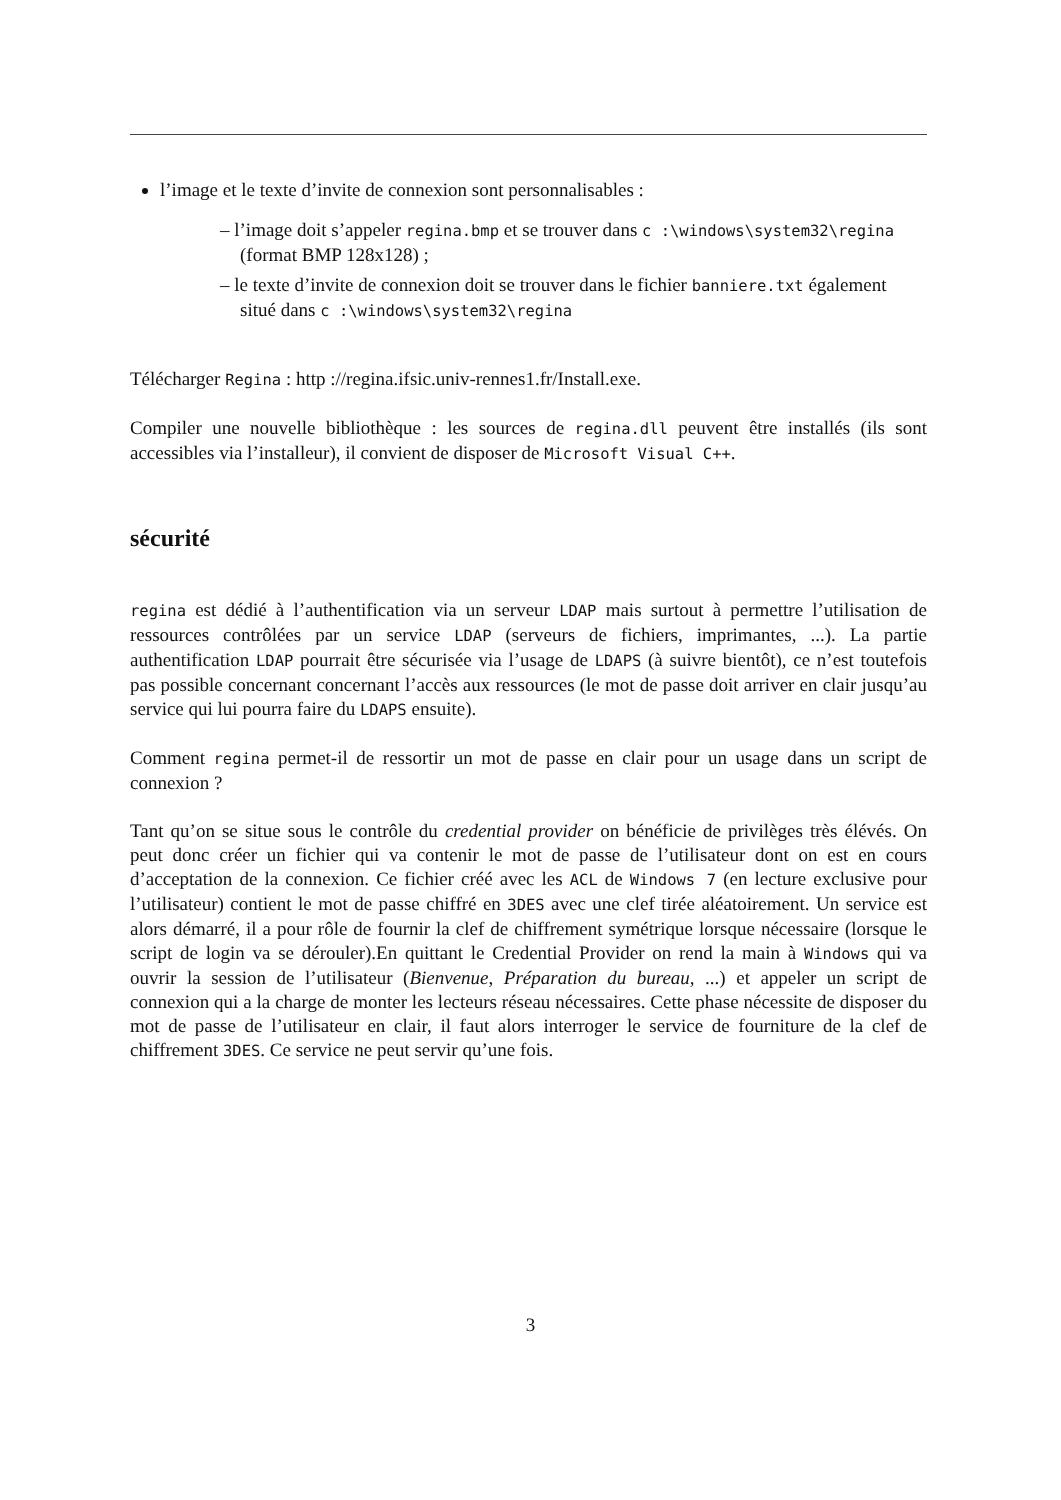l’image et le texte d’invite de connexion sont personnalisables :
– l’image doit s’appeler regina.bmp et se trouver dans c :\windows\system32\regina (format BMP 128x128) ;
– le texte d’invite de connexion doit se trouver dans le fichier banniere.txt également situé dans c :\windows\system32\regina
Télécharger Regina : http ://regina.ifsic.univ-rennes1.fr/Install.exe.
Compiler une nouvelle bibliothèque : les sources de regina.dll peuvent être installés (ils sont accessibles via l’installeur), il convient de disposer de Microsoft Visual C++.
sécurité
regina est dédié à l’authentification via un serveur LDAP mais surtout à permettre l’utilisation de ressources contrôlées par un service LDAP (serveurs de fichiers, imprimantes, ...). La partie authentification LDAP pourrait être sécurisée via l’usage de LDAPS (à suivre bientôt), ce n’est toutefois pas possible concernant concernant l’accès aux ressources (le mot de passe doit arriver en clair jusqu’au service qui lui pourra faire du LDAPS ensuite).
Comment regina permet-il de ressortir un mot de passe en clair pour un usage dans un script de connexion ?
Tant qu’on se situe sous le contrôle du credential provider on bénéficie de privilèges très élévés. On peut donc créer un fichier qui va contenir le mot de passe de l’utilisateur dont on est en cours d’acceptation de la connexion. Ce fichier créé avec les ACL de Windows 7 (en lecture exclusive pour l’utilisateur) contient le mot de passe chiffré en 3DES avec une clef tirée aléatoirement. Un service est alors démarré, il a pour rôle de fournir la clef de chiffrement symétrique lorsque nécessaire (lorsque le script de login va se dérouler).En quittant le Credential Provider on rend la main à Windows qui va ouvrir la session de l’utilisateur (Bienvenue, Préparation du bureau, ...) et appeler un script de connexion qui a la charge de monter les lecteurs réseau nécessaires. Cette phase nécessite de disposer du mot de passe de l’utilisateur en clair, il faut alors interroger le service de fourniture de la clef de chiffrement 3DES. Ce service ne peut servir qu’une fois.
3